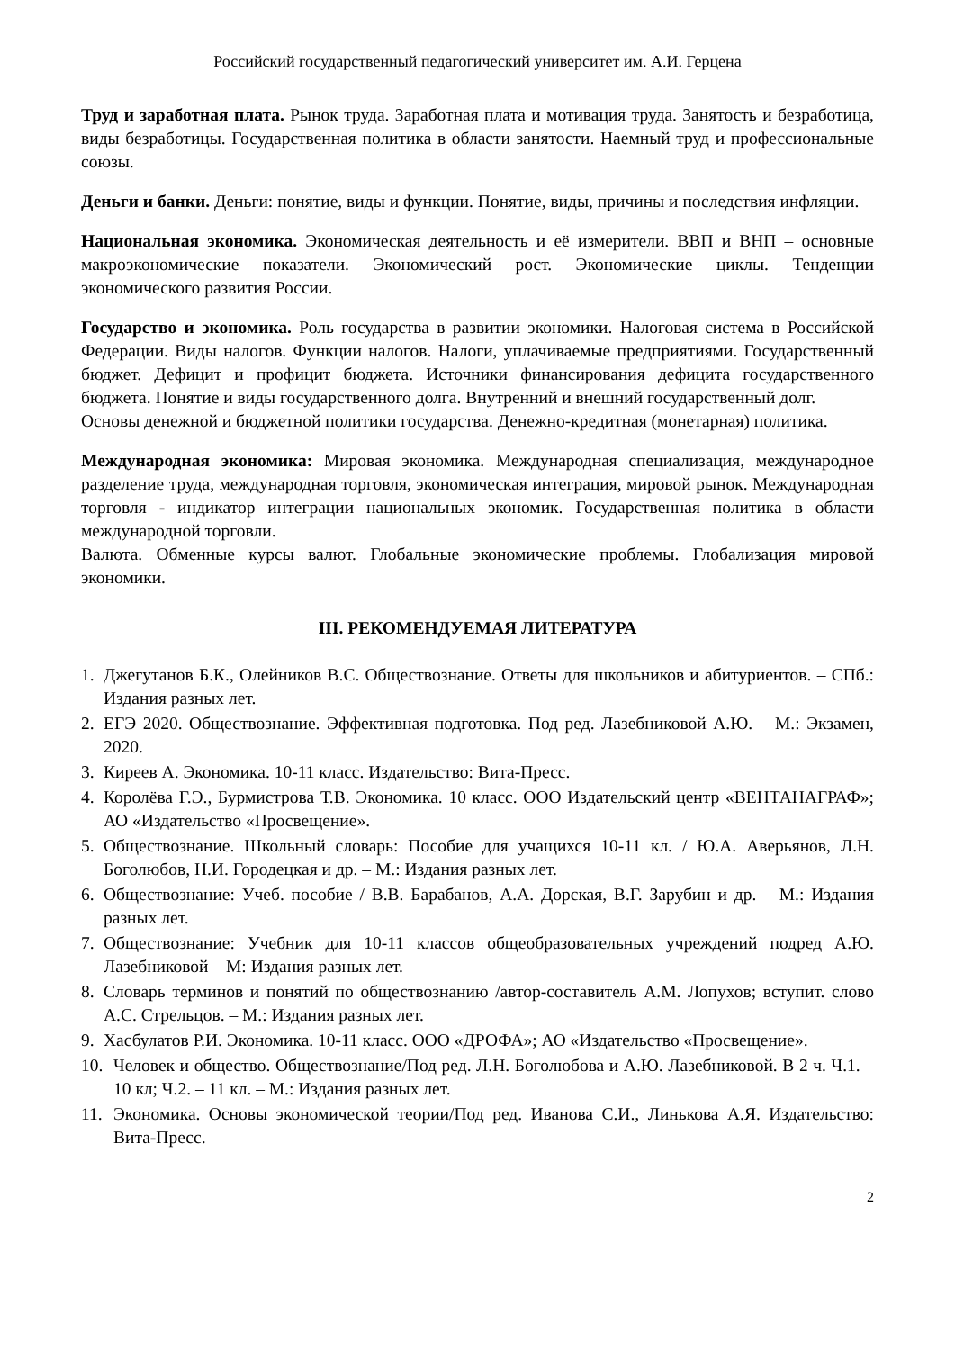Российский государственный педагогический университет им. А.И. Герцена
Труд и заработная плата. Рынок труда. Заработная плата и мотивация труда. Занятость и безработица, виды безработицы. Государственная политика в области занятости. Наемный труд и профессиональные союзы.
Деньги и банки. Деньги: понятие, виды и функции. Понятие, виды, причины и последствия инфляции.
Национальная экономика. Экономическая деятельность и её измерители. ВВП и ВНП – основные макроэкономические показатели. Экономический рост. Экономические циклы. Тенденции экономического развития России.
Государство и экономика. Роль государства в развитии экономики. Налоговая система в Российской Федерации. Виды налогов. Функции налогов. Налоги, уплачиваемые предприятиями. Государственный бюджет. Дефицит и профицит бюджета. Источники финансирования дефицита государственного бюджета. Понятие и виды государственного долга. Внутренний и внешний государственный долг.
Основы денежной и бюджетной политики государства. Денежно-кредитная (монетарная) политика.
Международная экономика: Мировая экономика. Международная специализация, международное разделение труда, международная торговля, экономическая интеграция, мировой рынок. Международная торговля - индикатор интеграции национальных экономик. Государственная политика в области международной торговли.
Валюта. Обменные курсы валют. Глобальные экономические проблемы. Глобализация мировой экономики.
III. РЕКОМЕНДУЕМАЯ ЛИТЕРАТУРА
1. Джегутанов Б.К., Олейников В.С. Обществознание. Ответы для школьников и абитуриентов. – СПб.: Издания разных лет.
2. ЕГЭ 2020. Обществознание. Эффективная подготовка. Под ред. Лазебниковой А.Ю. – М.: Экзамен, 2020.
3. Киреев А. Экономика. 10-11 класс. Издательство: Вита-Пресс.
4. Королёва Г.Э., Бурмистрова Т.В. Экономика. 10 класс. ООО Издательский центр «ВЕНТАНАГРАФ»; АО «Издательство «Просвещение».
5. Обществознание. Школьный словарь: Пособие для учащихся 10-11 кл. / Ю.А. Аверьянов, Л.Н. Боголюбов, Н.И. Городецкая и др. – М.: Издания разных лет.
6. Обществознание: Учеб. пособие / В.В. Барабанов, А.А. Дорская, В.Г. Зарубин и др. – М.: Издания разных лет.
7. Обществознание: Учебник для 10-11 классов общеобразовательных учреждений подред А.Ю. Лазебниковой – М: Издания разных лет.
8. Словарь терминов и понятий по обществознанию /автор-составитель А.М. Лопухов; вступит. слово А.С. Стрельцов. – М.: Издания разных лет.
9. Хасбулатов Р.И. Экономика. 10-11 класс. ООО «ДРОФА»; АО «Издательство «Просвещение».
10. Человек и общество. Обществознание/Под ред. Л.Н. Боголюбова и А.Ю. Лазебниковой. В 2 ч. Ч.1. – 10 кл; Ч.2. – 11 кл. – М.: Издания разных лет.
11. Экономика. Основы экономической теории/Под ред. Иванова С.И., Линькова А.Я. Издательство: Вита-Пресс.
2